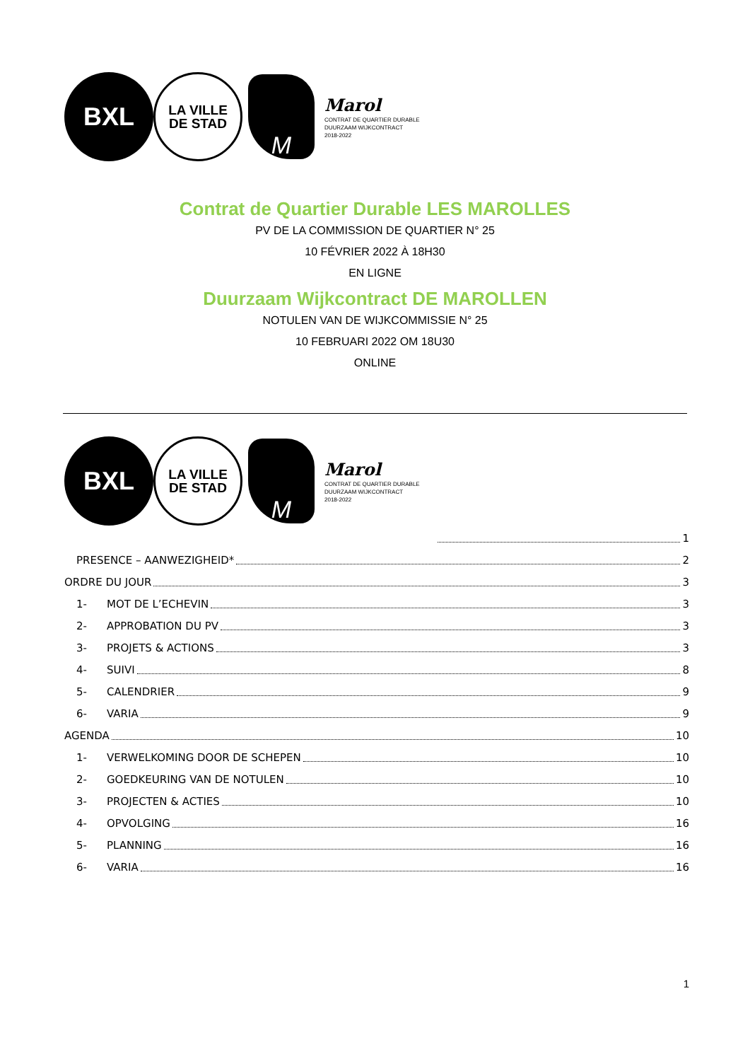BXL
LA VILLE
DE STAD
M
Marol
CONTRAT DE QUARTIER DURABLE
DUURZAAM WIJKCONTRACT
2018-2022
Contrat de Quartier Durable LES MAROLLES
PV DE LA COMMISSION DE QUARTIER N° 25
10 FÉVRIER 2022 À 18H30
EN LIGNE
Duurzaam Wijkcontract DE MAROLLEN
NOTULEN VAN DE WIJKCOMMISSIE N° 25
10 FEBRUARI 2022 OM 18U30
ONLINE
BXL
LA VILLE
DE STAD
M
Marol
CONTRAT DE QUARTIER DURABLE
DUURZAAM WIJKCONTRACT
2018-2022
1
PRESENCE – AANWEZIGHEID* 2
ORDRE DU JOUR 3
1- MOT DE L’ECHEVIN 3
2- APPROBATION DU PV 3
3- PROJETS & ACTIONS 3
4- SUIVI 8
5- CALENDRIER 9
6- VARIA 9
AGENDA 10
1- VERWELKOMING DOOR DE SCHEPEN 10
2- GOEDKEURING VAN DE NOTULEN 10
3- PROJECTEN & ACTIES 10
4- OPVOLGING 16
5- PLANNING 16
6- VARIA 16
1